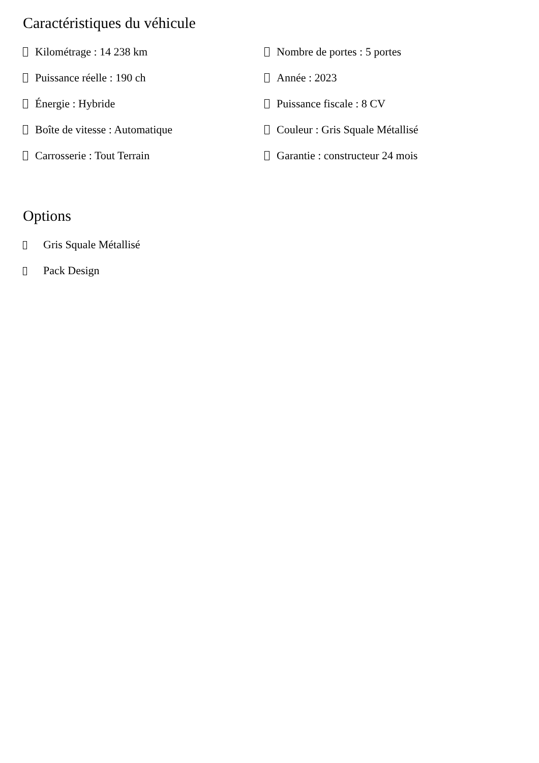Caractéristiques du véhicule
Kilométrage : 14 238 km
Nombre de portes : 5 portes
Puissance réelle : 190 ch
Année : 2023
Énergie : Hybride
Puissance fiscale : 8 CV
Boîte de vitesse : Automatique
Couleur : Gris Squale Métallisé
Carrosserie : Tout Terrain
Garantie : constructeur 24 mois
Options
Gris Squale Métallisé
Pack Design